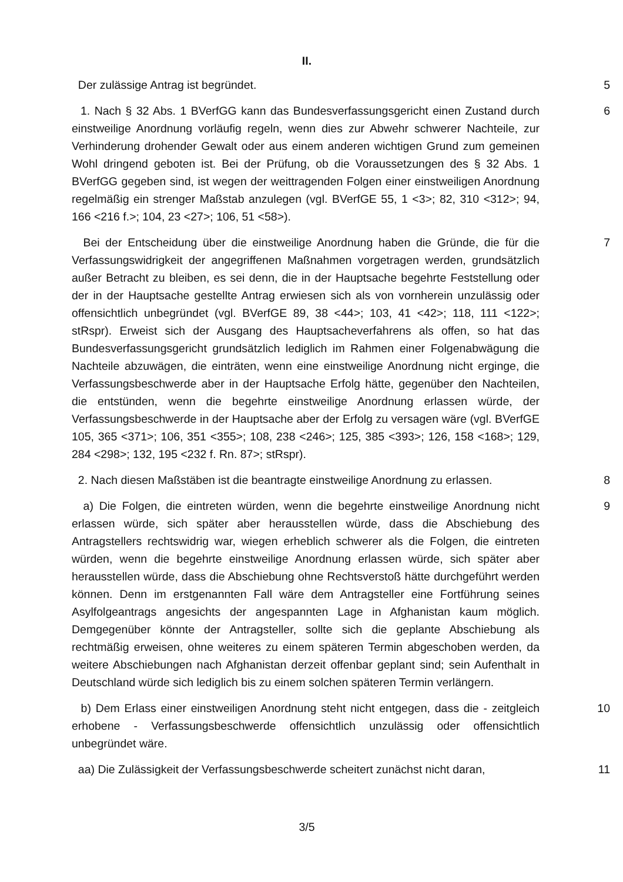II.
Der zulässige Antrag ist begründet. 5
1. Nach § 32 Abs. 1 BVerfGG kann das Bundesverfassungsgericht einen Zustand durch einstweilige Anordnung vorläufig regeln, wenn dies zur Abwehr schwerer Nachteile, zur Verhinderung drohender Gewalt oder aus einem anderen wichtigen Grund zum gemeinen Wohl dringend geboten ist. Bei der Prüfung, ob die Voraussetzungen des § 32 Abs. 1 BVerfGG gegeben sind, ist wegen der weittragenden Folgen einer einstweiligen Anordnung regelmäßig ein strenger Maßstab anzulegen (vgl. BVerfGE 55, 1 <3>; 82, 310 <312>; 94, 166 <216 f.>; 104, 23 <27>; 106, 51 <58>).
6
Bei der Entscheidung über die einstweilige Anordnung haben die Gründe, die für die Verfassungswidrigkeit der angegriffenen Maßnahmen vorgetragen werden, grundsätzlich außer Betracht zu bleiben, es sei denn, die in der Hauptsache begehrte Feststellung oder der in der Hauptsache gestellte Antrag erwiesen sich als von vornherein unzulässig oder offensichtlich unbegründet (vgl. BVerfGE 89, 38 <44>; 103, 41 <42>; 118, 111 <122>; stRspr). Erweist sich der Ausgang des Hauptsacheverfahrens als offen, so hat das Bundesverfassungsgericht grundsätzlich lediglich im Rahmen einer Folgenabwägung die Nachteile abzuwägen, die einträten, wenn eine einstweilige Anordnung nicht erginge, die Verfassungsbeschwerde aber in der Hauptsache Erfolg hätte, gegenüber den Nachteilen, die entstünden, wenn die begehrte einstweilige Anordnung erlassen würde, der Verfassungsbeschwerde in der Hauptsache aber der Erfolg zu versagen wäre (vgl. BVerfGE 105, 365 <371>; 106, 351 <355>; 108, 238 <246>; 125, 385 <393>; 126, 158 <168>; 129, 284 <298>; 132, 195 <232 f. Rn. 87>; stRspr).
7
2. Nach diesen Maßstäben ist die beantragte einstweilige Anordnung zu erlassen.
8
a) Die Folgen, die eintreten würden, wenn die begehrte einstweilige Anordnung nicht erlassen würde, sich später aber herausstellen würde, dass die Abschiebung des Antragstellers rechtswidrig war, wiegen erheblich schwerer als die Folgen, die eintreten würden, wenn die begehrte einstweilige Anordnung erlassen würde, sich später aber herausstellen würde, dass die Abschiebung ohne Rechtsverstoß hätte durchgeführt werden können. Denn im erstgenannten Fall wäre dem Antragsteller eine Fortführung seines Asylfolgeantrags angesichts der angespannten Lage in Afghanistan kaum möglich. Demgegenüber könnte der Antragsteller, sollte sich die geplante Abschiebung als rechtmäßig erweisen, ohne weiteres zu einem späteren Termin abgeschoben werden, da weitere Abschiebungen nach Afghanistan derzeit offenbar geplant sind; sein Aufenthalt in Deutschland würde sich lediglich bis zu einem solchen späteren Termin verlängern.
9
b) Dem Erlass einer einstweiligen Anordnung steht nicht entgegen, dass die - zeitgleich erhobene - Verfassungsbeschwerde offensichtlich unzulässig oder offensichtlich unbegründet wäre.
10
aa) Die Zulässigkeit der Verfassungsbeschwerde scheitert zunächst nicht daran,
11
3/5